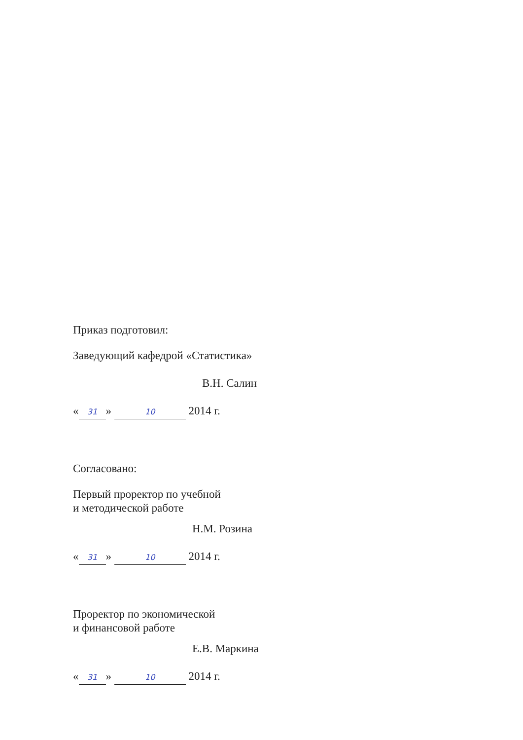Приказ подготовил:
Заведующий кафедрой «Статистика»
В.Н. Салин
« 31 » 10 2014 г.
Согласовано:
Первый проректор по учебной
и методической работе
Н.М. Розина
« 31 » 10 2014 г.
Проректор по экономической
и финансовой работе
Е.В. Маркина
« 31 » 10 2014 г.